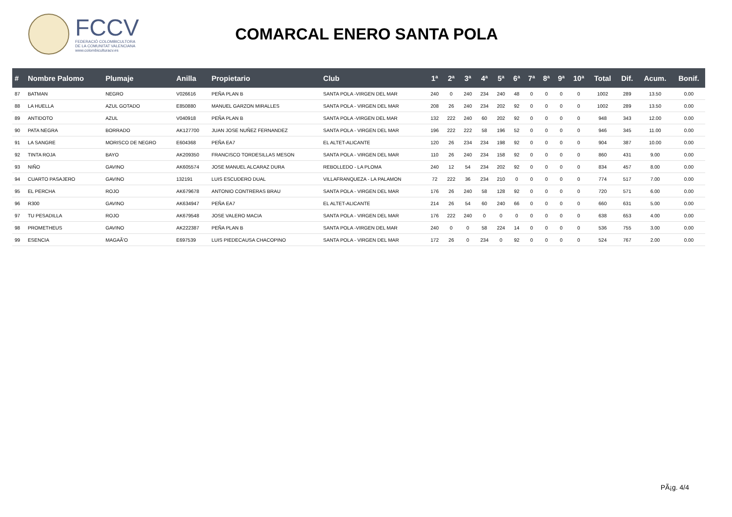FCCV
FEDERACIÓ COLOMBICULTORA
DE LA COMUNITAT VALENCIANA
www.colombiculturacv.es
COMARCAL ENERO SANTA POLA
| # | Nombre Palomo | Plumaje | Anilla | Propietario | Club | 1ª | 2ª | 3ª | 4ª | 5ª | 6ª | 7ª | 8ª | 9ª | 10ª | Total | Dif. | Acum. | Bonif. |
| --- | --- | --- | --- | --- | --- | --- | --- | --- | --- | --- | --- | --- | --- | --- | --- | --- | --- | --- | --- |
| 87 | BATMAN | NEGRO | V026616 | PEÑA PLAN B | SANTA POLA -VIRGEN DEL MAR | 240 | 0 | 240 | 234 | 240 | 48 | 0 | 0 | 0 | 0 | 1002 | 289 | 13.50 | 0.00 |
| 88 | LA HUELLA | AZUL GOTADO | E850880 | MANUEL GARZON MIRALLES | SANTA POLA - VIRGEN DEL MAR | 208 | 26 | 240 | 234 | 202 | 92 | 0 | 0 | 0 | 0 | 1002 | 289 | 13.50 | 0.00 |
| 89 | ANTIDOTO | AZUL | V040918 | PEÑA PLAN B | SANTA POLA -VIRGEN DEL MAR | 132 | 222 | 240 | 60 | 202 | 92 | 0 | 0 | 0 | 0 | 948 | 343 | 12.00 | 0.00 |
| 90 | PATA NEGRA | BORRADO | AK127700 | JUAN JOSE NUÑEZ FERNANDEZ | SANTA POLA - VIRGEN DEL MAR | 196 | 222 | 222 | 58 | 196 | 52 | 0 | 0 | 0 | 0 | 946 | 345 | 11.00 | 0.00 |
| 91 | LA SANGRE | MORISCO DE NEGRO | E604368 | PEÑA EA7 | EL ALTET-ALICANTE | 120 | 26 | 234 | 234 | 198 | 92 | 0 | 0 | 0 | 0 | 904 | 387 | 10.00 | 0.00 |
| 92 | TINTA ROJA | BAYO | AK209350 | FRANCISCO TORDESILLAS MESON | SANTA POLA - VIRGEN DEL MAR | 110 | 26 | 240 | 234 | 158 | 92 | 0 | 0 | 0 | 0 | 860 | 431 | 9.00 | 0.00 |
| 93 | NIÑO | GAVINO | AK605574 | JOSE MANUEL ALCARAZ DURA | REBOLLEDO - LA PLOMA | 240 | 12 | 54 | 234 | 202 | 92 | 0 | 0 | 0 | 0 | 834 | 457 | 8.00 | 0.00 |
| 94 | CUARTO PASAJERO | GAVINO | 132191 | LUIS ESCUDERO DUAL | VILLAFRANQUEZA - LA PALAMON | 72 | 222 | 36 | 234 | 210 | 0 | 0 | 0 | 0 | 0 | 774 | 517 | 7.00 | 0.00 |
| 95 | EL PERCHA | ROJO | AK679678 | ANTONIO CONTRERAS BRAU | SANTA POLA - VIRGEN DEL MAR | 176 | 26 | 240 | 58 | 128 | 92 | 0 | 0 | 0 | 0 | 720 | 571 | 6.00 | 0.00 |
| 96 | R300 | GAVINO | AK634947 | PEÑA EA7 | EL ALTET-ALICANTE | 214 | 26 | 54 | 60 | 240 | 66 | 0 | 0 | 0 | 0 | 660 | 631 | 5.00 | 0.00 |
| 97 | TU PESADILLA | ROJO | AK679548 | JOSE VALERO MACIA | SANTA POLA - VIRGEN DEL MAR | 176 | 222 | 240 | 0 | 0 | 0 | 0 | 0 | 0 | 0 | 638 | 653 | 4.00 | 0.00 |
| 98 | PROMETHEUS | GAVINO | AK222387 | PEÑA PLAN B | SANTA POLA -VIRGEN DEL MAR | 240 | 0 | 0 | 58 | 224 | 14 | 0 | 0 | 0 | 0 | 536 | 755 | 3.00 | 0.00 |
| 99 | ESENCIA | MAGAÃ'O | E697539 | LUIS PIEDECAUSA CHACOPINO | SANTA POLA - VIRGEN DEL MAR | 172 | 26 | 0 | 234 | 0 | 92 | 0 | 0 | 0 | 0 | 524 | 767 | 2.00 | 0.00 |
PÃ¡g. 4/4